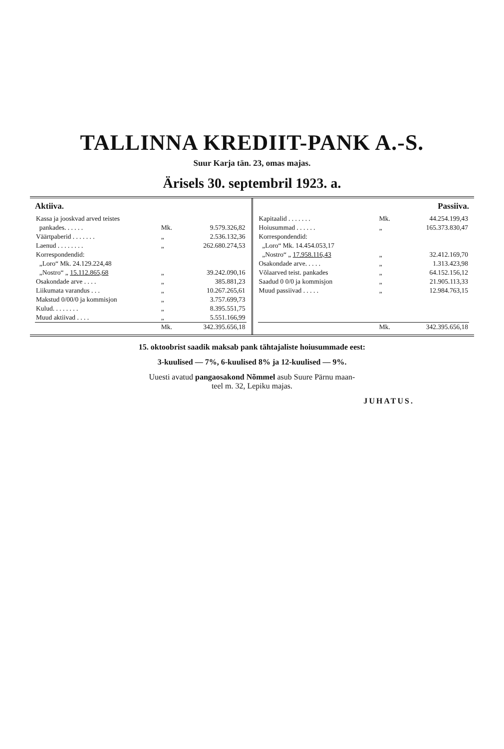TALLINNA KREDIIT-PANK A.-S.
Suur Karja tän. 23, omas majas.
Ärisels 30. septembril 1923. a.
Aktiiva.
| Kassa ja jooskvad arved teistes | | |
| pankades. . . . . . | Mk. | 9.579.326,82 |
| Väärtpaberid . . . . . . . | „ | 2.536.132,36 |
| Laenud . . . . . . . . | „ | 262.680.274,53 |
| Korrespondendid: | | |
| „Loro“ Mk. 24.129.224,48 | | |
| „Nostro“ „ 15.112.865,68 | „ | 39.242.090,16 |
| Osakondade arve . . . . | „ | 385.881,23 |
| Liikumata varandus . . . | „ | 10.267.265,61 |
| Makstud 0/00/0 ja kommisjon | „ | 3.757.699,73 |
| Kulud. . . . . . . . | „ | 8.395.551,75 |
| Muud aktiivad . . . . | „ | 5.551.166,99 |
| | Mk. | 342.395.656,18 |
Passiiva.
| Kapitaalid . . . . . . . | Mk. | 44.254.199,43 |
| Hoiusummad . . . . . . | „ | 165.373.830,47 |
| Korrespondendid: | | |
| „Loro“ Mk. 14.454.053,17 | | |
| „Nostro“ „ 17.958.116,43 | „ | 32.412.169,70 |
| Osakondade arve. . . . . | „ | 1.313.423,98 |
| Võlaarved teist. pankades | „ | 64.152.156,12 |
| Saadud 0 0/0 ja kommisjon | „ | 21.905.113,33 |
| Muud passiivad . . . . . | „ | 12.984.763,15 |
| | Mk. | 342.395.656,18 |
15. oktoobrist saadik maksab pank tähtajaliste hoiusummade eest:
3-kuulised — 7%, 6-kuulised 8% ja 12-kuulised — 9%.
Uuesti avatud pangaosakond Nõmmel asub Suure Pärnu maan-
teel m. 32, Lepiku majas.
JUHATUS.